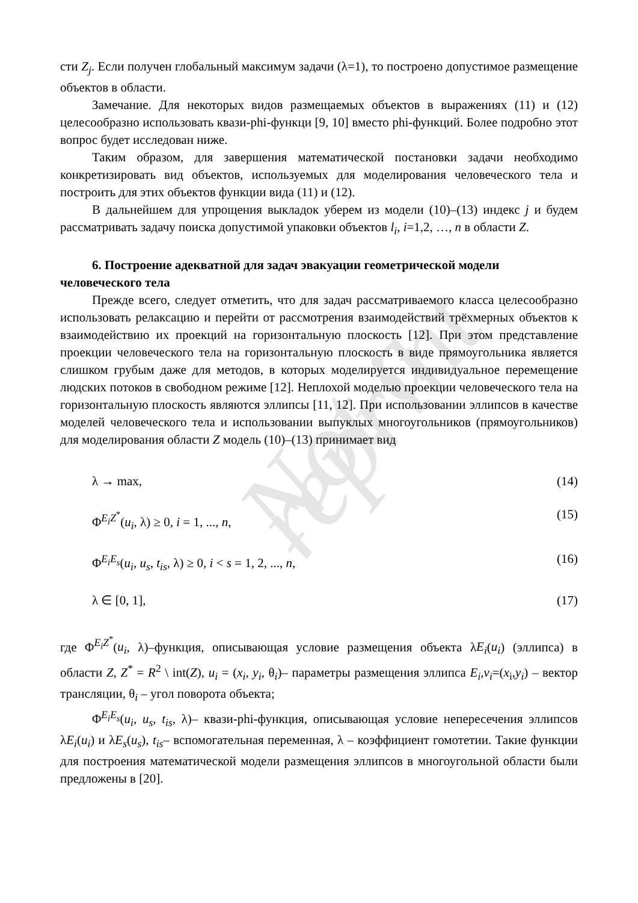Not a reprint
сти Z<sub>j</sub>. Если получен глобальный максимум задачи (λ=1), то построено допустимое размещение объектов в области.
Замечание. Для некоторых видов размещаемых объектов в выражениях (11) и (12) целесообразно использовать квази-phi-функци [9, 10] вместо phi-функций. Более подробно этот вопрос будет исследован ниже.
Таким образом, для завершения математической постановки задачи необходимо конкретизировать вид объектов, используемых для моделирования человеческого тела и построить для этих объектов функции вида (11) и (12).
В дальнейшем для упрощения выкладок уберем из модели (10)–(13) индекс j и будем рассматривать задачу поиска допустимой упаковки объектов l<sub>i</sub>, i=1,2, …, n в области Z.
6. Построение адекватной для задач эвакуации геометрической модели человеческого тела
Прежде всего, следует отметить, что для задач рассматриваемого класса целесообразно использовать релаксацию и перейти от рассмотрения взаимодействий трёхмерных объектов к взаимодействию их проекций на горизонтальную плоскость [12]. При этом представление проекции человеческого тела на горизонтальную плоскость в виде прямоугольника является слишком грубым даже для методов, в которых моделируется индивидуальное перемещение людских потоков в свободном режиме [12]. Неплохой моделью проекции человеческого тела на горизонтальную плоскость являются эллипсы [11, 12]. При использовании эллипсов в качестве моделей человеческого тела и использовании выпуклых многоугольников (прямоугольников) для моделирования области Z модель (10)–(13) принимает вид
λ → max, (14)
Φ<sup>E<sub>i</sub>Z<sup>*</sup></sup>(u<sub>i</sub>, λ) ≥ 0, i = 1, ..., n, (15)
Φ<sup>E<sub>i</sub>E<sub>s</sub></sup>(u<sub>i</sub>, u<sub>s</sub>, t<sub>is</sub>, λ) ≥ 0, i < s = 1, 2, ..., n, (16)
λ ∈ [0, 1], (17)
где Φ<sup>E<sub>i</sub>Z<sup>*</sup></sup>(u<sub>i</sub>, λ)–функция, описывающая условие размещения объекта λE<sub>i</sub>(u<sub>i</sub>) (эллипса) в области Z, Z<sup>*</sup> = R<sup>2</sup> \ int(Z), u<sub>i</sub> = (x<sub>i</sub>, y<sub>i</sub>, θ<sub>i</sub>)– параметры размещения эллипса E<sub>i</sub>,v<sub>i</sub>=(x<sub>i</sub>,y<sub>i</sub>) – вектор трансляции, θ<sub>i</sub> – угол поворота объекта;
Φ<sup>E<sub>i</sub>E<sub>s</sub></sup>(u<sub>i</sub>, u<sub>s</sub>, t<sub>is</sub>, λ)– квази-phi-функция, описывающая условие непересечения эллипсов λE<sub>i</sub>(u<sub>i</sub>) и λE<sub>s</sub>(u<sub>s</sub>), t<sub>is</sub>– вспомогательная переменная, λ – коэффициент гомотетии. Такие функции для построения математической модели размещения эллипсов в многоугольной области были предложены в [20].